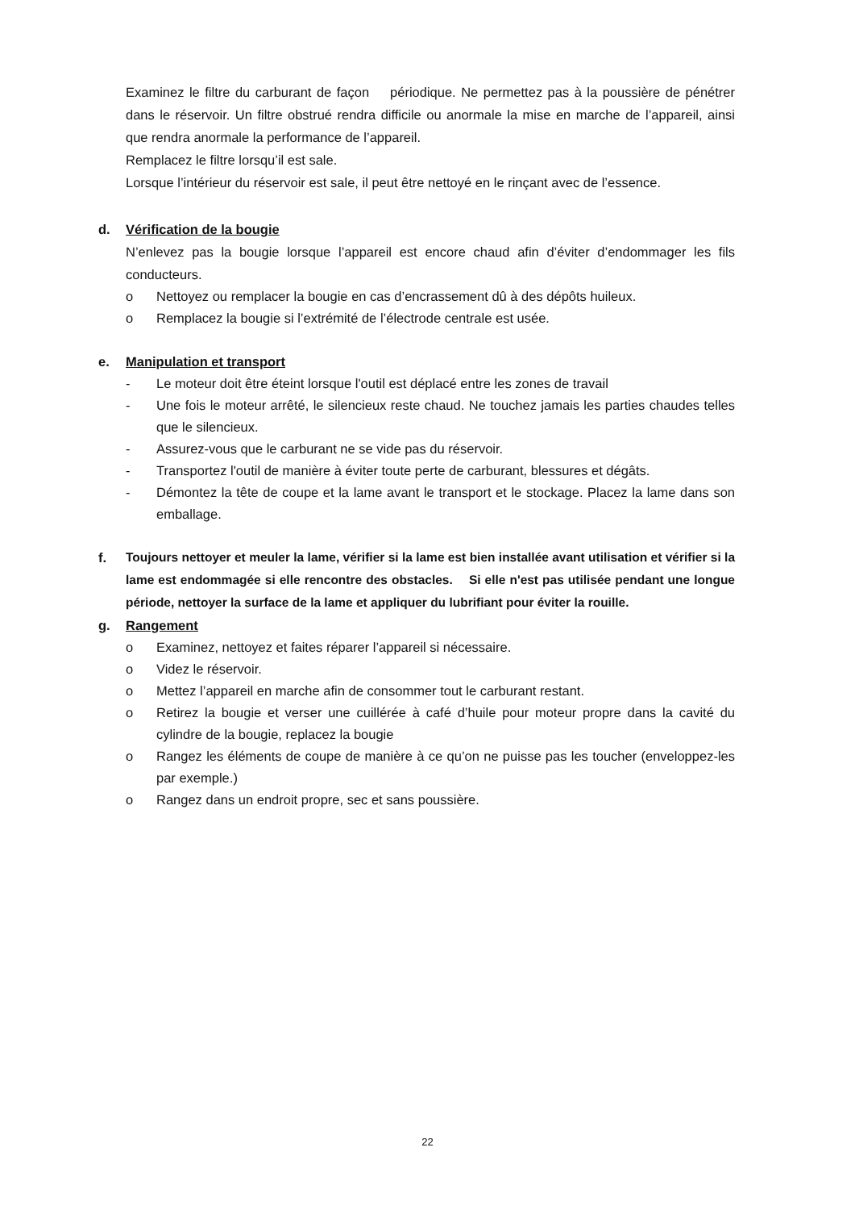Examinez le filtre du carburant de façon périodique. Ne permettez pas à la poussière de pénétrer dans le réservoir. Un filtre obstrué rendra difficile ou anormale la mise en marche de l’appareil, ainsi que rendra anormale la performance de l’appareil.
Remplacez le filtre lorsqu’il est sale.
Lorsque l’intérieur du réservoir est sale, il peut être nettoyé en le rinçant avec de l’essence.
d. Vérification de la bougie
N’enlevez pas la bougie lorsque l’appareil est encore chaud afin d’éviter d’endommager les fils conducteurs.
o Nettoyez ou remplacer la bougie en cas d’encrassement dû à des dépôts huileux.
o Remplacez la bougie si l’extrémité de l’électrode centrale est usée.
e. Manipulation et transport
- Le moteur doit être éteint lorsque l'outil est déplacé entre les zones de travail
- Une fois le moteur arrêté, le silencieux reste chaud. Ne touchez jamais les parties chaudes telles que le silencieux.
- Assurez-vous que le carburant ne se vide pas du réservoir.
- Transportez l'outil de manière à éviter toute perte de carburant, blessures et dégâts.
- Démontez la tête de coupe et la lame avant le transport et le stockage. Placez la lame dans son emballage.
f. Toujours nettoyer et meuler la lame, vérifier si la lame est bien installée avant utilisation et vérifier si la lame est endommagée si elle rencontre des obstacles. Si elle n'est pas utilisée pendant une longue période, nettoyer la surface de la lame et appliquer du lubrifiant pour éviter la rouille.
g. Rangement
o Examinez, nettoyez et faites réparer l’appareil si nécessaire.
o Videz le réservoir.
o Mettez l’appareil en marche afin de consommer tout le carburant restant.
o Retirez la bougie et verser une cuillérée à café d’huile pour moteur propre dans la cavité du cylindre de la bougie, replacez la bougie
o Rangez les éléments de coupe de manière à ce qu’on ne puisse pas les toucher (enveloppez-les par exemple.)
o Rangez dans un endroit propre, sec et sans poussière.
22